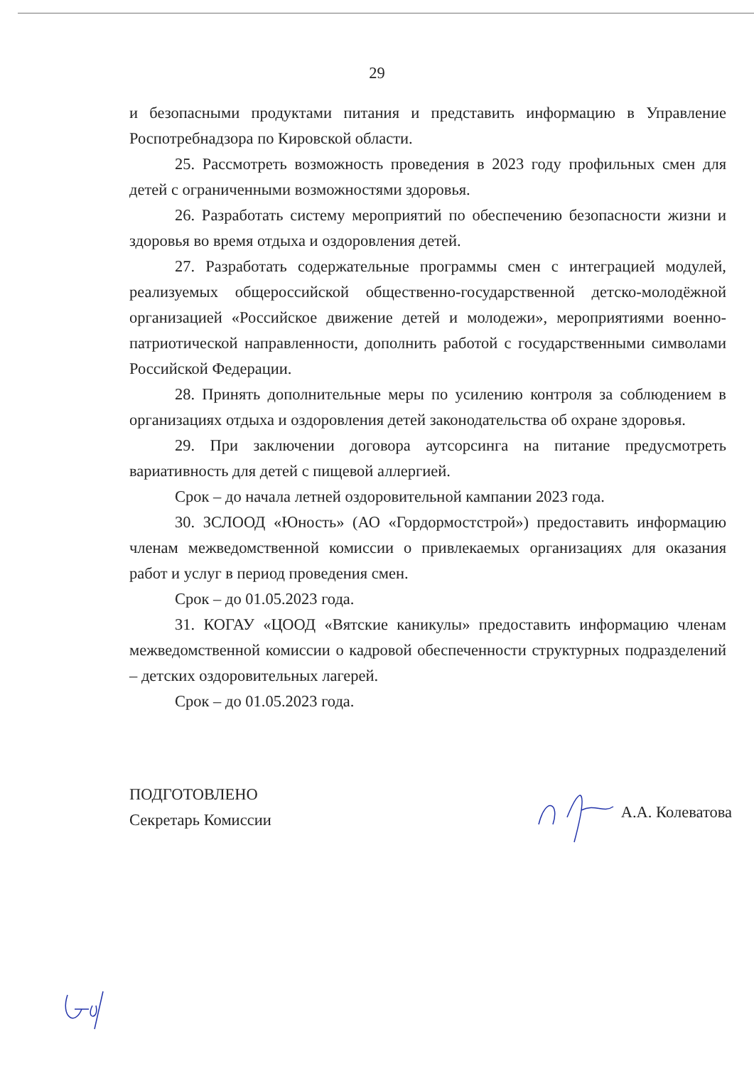29
и безопасными продуктами питания и представить информацию в Управление Роспотребнадзора по Кировской области.
25. Рассмотреть возможность проведения в 2023 году профильных смен для детей с ограниченными возможностями здоровья.
26. Разработать систему мероприятий по обеспечению безопасности жизни и здоровья во время отдыха и оздоровления детей.
27. Разработать содержательные программы смен с интеграцией модулей, реализуемых общероссийской общественно-государственной детско-молодёжной организацией «Российское движение детей и молодежи», мероприятиями военно-патриотической направленности, дополнить работой с государственными символами Российской Федерации.
28. Принять дополнительные меры по усилению контроля за соблюдением в организациях отдыха и оздоровления детей законодательства об охране здоровья.
29. При заключении договора аутсорсинга на питание предусмотреть вариативность для детей с пищевой аллергией.
Срок – до начала летней оздоровительной кампании 2023 года.
30. ЗСЛООД «Юность» (АО «Гордормостстрой») предоставить информацию членам межведомственной комиссии о привлекаемых организациях для оказания работ и услуг в период проведения смен.
Срок – до 01.05.2023 года.
31. КОГАУ «ЦООД «Вятские каникулы» предоставить информацию членам межведомственной комиссии о кадровой обеспеченности структурных подразделений – детских оздоровительных лагерей.
Срок – до 01.05.2023 года.
ПОДГОТОВЛЕНО
Секретарь Комиссии
А.А. Колеватова